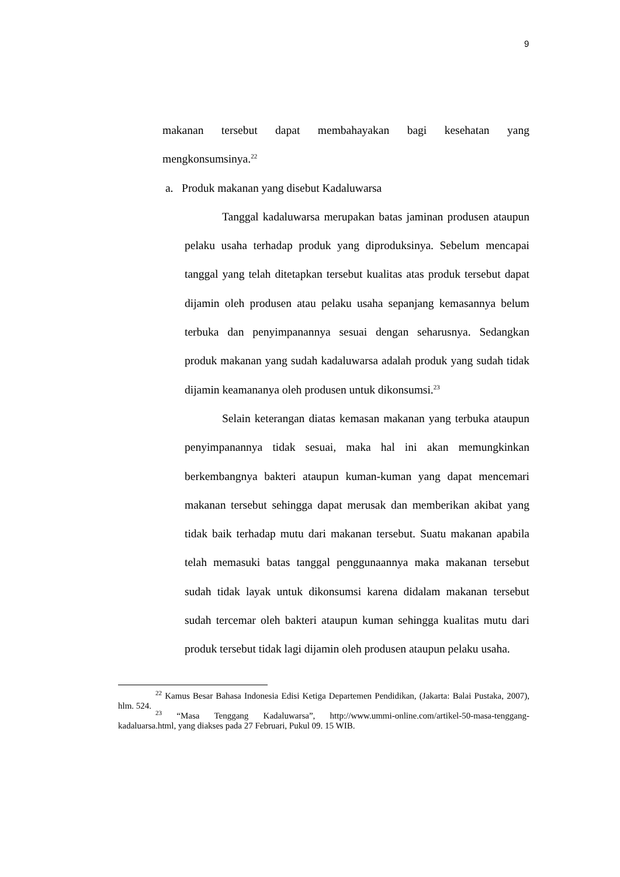9
makanan tersebut dapat membahayakan bagi kesehatan yang mengkonsumsinya.<sup>22</sup>
a. Produk makanan yang disebut Kadaluwarsa
Tanggal kadaluwarsa merupakan batas jaminan produsen ataupun pelaku usaha terhadap produk yang diproduksinya. Sebelum mencapai tanggal yang telah ditetapkan tersebut kualitas atas produk tersebut dapat dijamin oleh produsen atau pelaku usaha sepanjang kemasannya belum terbuka dan penyimpanannya sesuai dengan seharusnya. Sedangkan produk makanan yang sudah kadaluwarsa adalah produk yang sudah tidak dijamin keamananya oleh produsen untuk dikonsumsi.<sup>23</sup>
Selain keterangan diatas kemasan makanan yang terbuka ataupun penyimpanannya tidak sesuai, maka hal ini akan memungkinkan berkembangnya bakteri ataupun kuman-kuman yang dapat mencemari makanan tersebut sehingga dapat merusak dan memberikan akibat yang tidak baik terhadap mutu dari makanan tersebut. Suatu makanan apabila telah memasuki batas tanggal penggunaannya maka makanan tersebut sudah tidak layak untuk dikonsumsi karena didalam makanan tersebut sudah tercemar oleh bakteri ataupun kuman sehingga kualitas mutu dari produk tersebut tidak lagi dijamin oleh produsen ataupun pelaku usaha.
<sup>22</sup> Kamus Besar Bahasa Indonesia Edisi Ketiga Departemen Pendidikan, (Jakarta: Balai Pustaka, 2007), hlm. 524.
<sup>23</sup> “Masa Tenggang Kadaluwarsa”, http://www.ummi-online.com/artikel-50-masa-tenggang-kadaluarsa.html, yang diakses pada 27 Februari, Pukul 09. 15 WIB.